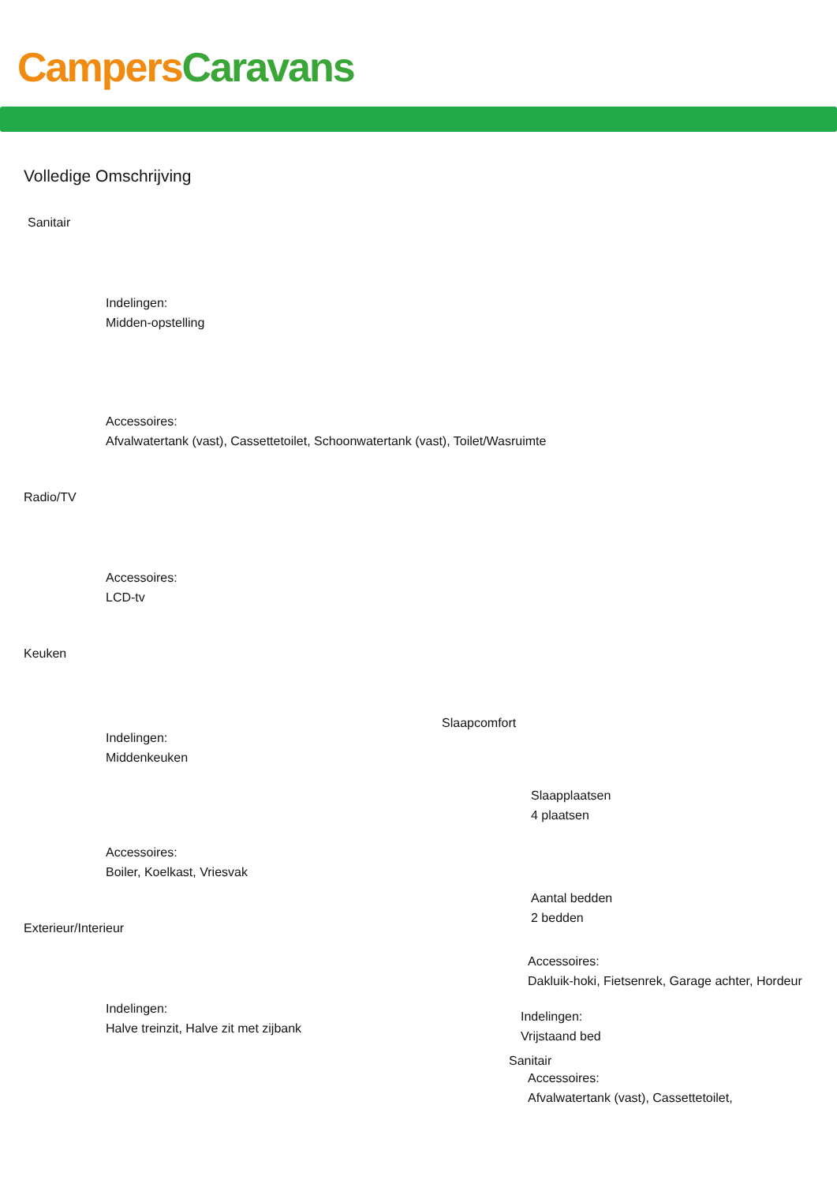Campers Caravans
Volledige Omschrijving
Sanitair
Indelingen:
Midden-opstelling
Accessoires:
Afvalwatertank (vast), Cassettetoilet, Schoonwatertank (vast), Toilet/Wasruimte
Radio/TV
Accessoires:
LCD-tv
Keuken
Indelingen:
Middenkeuken
Accessoires:
Boiler, Koelkast, Vriesvak
Exterieur/Interieur
Indelingen:
Halve treinzit, Halve zit met zijbank
Slaapcomfort
Slaapplaatsen
4 plaatsen
Aantal bedden
2 bedden
Accessoires:
Dakluik-hoki, Fietsenrek, Garage achter, Hordeur
Indelingen:
Vrijstaand bed
Sanitair
Accessoires:
Afvalwatertank (vast), Cassettetoilet,